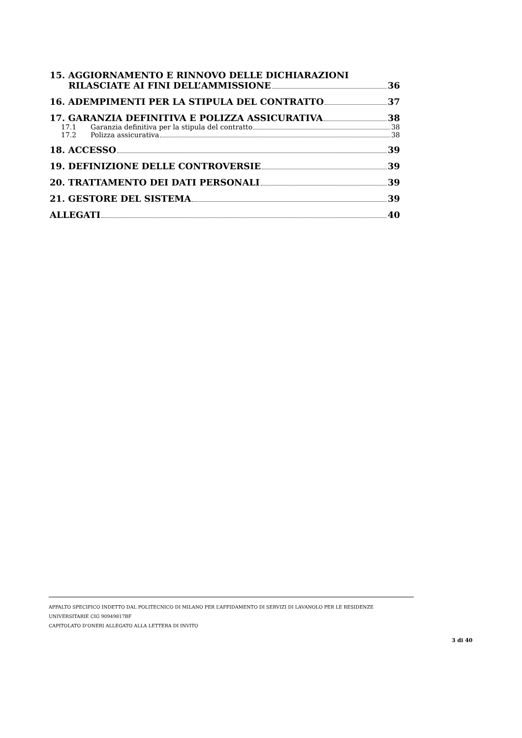15. AGGIORNAMENTO E RINNOVO DELLE DICHIARAZIONI
RILASCIATE AI FINI DELL’AMMISSIONE 36
16. ADEMPIMENTI PER LA STIPULA DEL CONTRATTO 37
17. GARANZIA DEFINITIVA E POLIZZA ASSICURATIVA 38
17.1 Garanzia definitiva per la stipula del contratto 38
17.2 Polizza assicurativa 38
18. ACCESSO 39
19. DEFINIZIONE DELLE CONTROVERSIE 39
20. TRATTAMENTO DEI DATI PERSONALI 39
21. GESTORE DEL SISTEMA 39
ALLEGATI 40
APPALTO SPECIFICO INDETTO DAL POLITECNICO DI MILANO PER L’AFFIDAMENTO DI SERVIZI DI LAVANOLO PER LE RESIDENZE UNIVERSITARIE CIG 90949817BF
CAPITOLATO D’ONERI ALLEGATO ALLA LETTERA DI INVITO
3 di 40